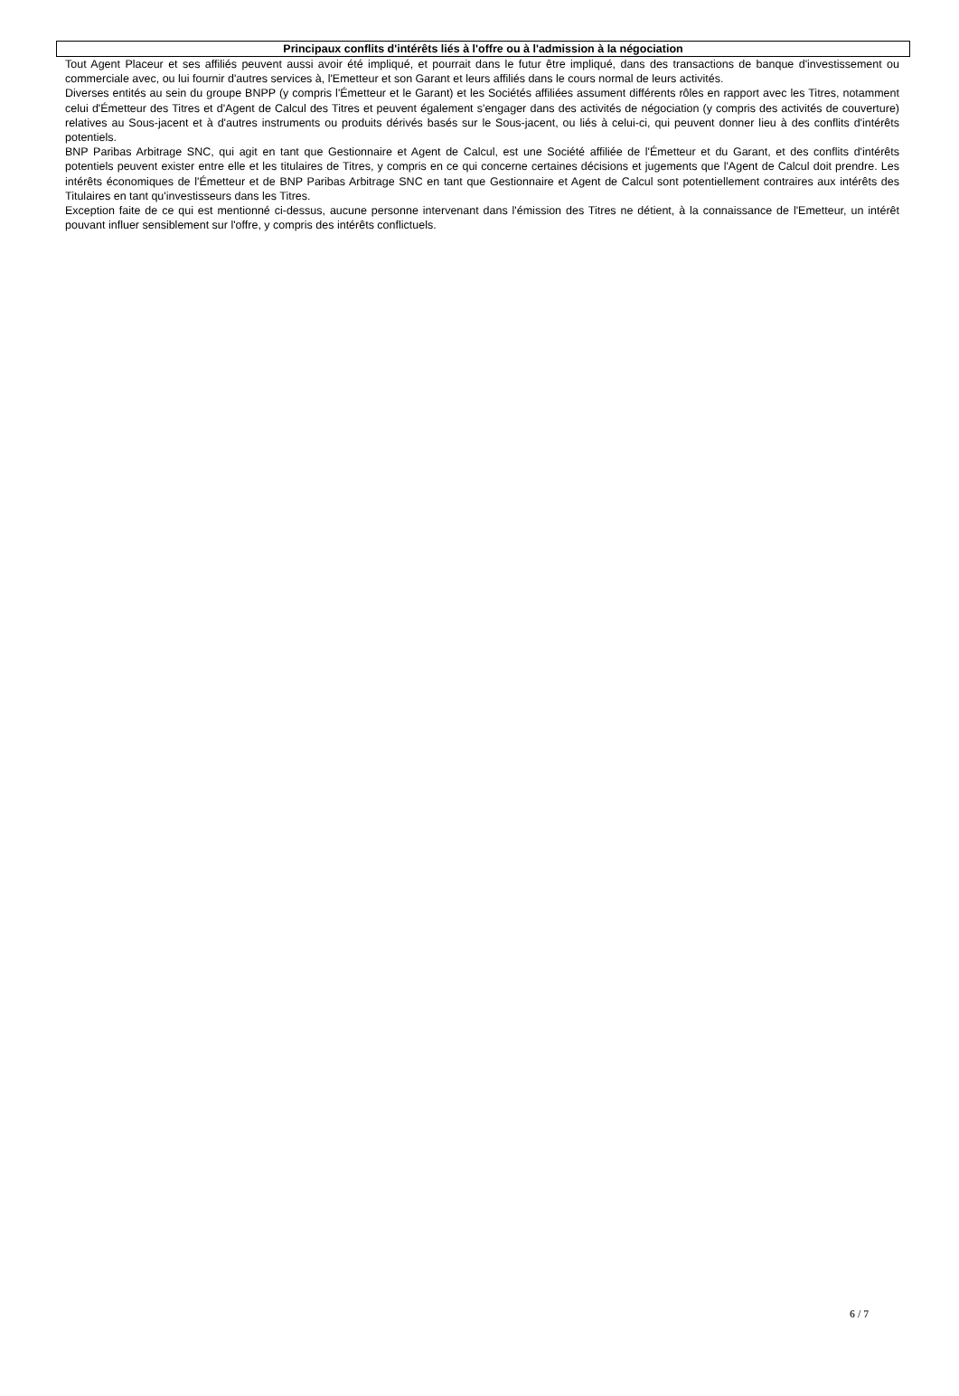Principaux conflits d'intérêts liés à l'offre ou à l'admission à la négociation
Tout Agent Placeur et ses affiliés peuvent aussi avoir été impliqué, et pourrait dans le futur être impliqué, dans des transactions de banque d'investissement ou commerciale avec, ou lui fournir d'autres services à, l'Emetteur et son Garant et leurs affiliés dans le cours normal de leurs activités.
Diverses entités au sein du groupe BNPP (y compris l'Émetteur et le Garant) et les Sociétés affiliées assument différents rôles en rapport avec les Titres, notamment celui d'Émetteur des Titres et d'Agent de Calcul des Titres et peuvent également s'engager dans des activités de négociation (y compris des activités de couverture) relatives au Sous-jacent et à d'autres instruments ou produits dérivés basés sur le Sous-jacent, ou liés à celui-ci, qui peuvent donner lieu à des conflits d'intérêts potentiels.
BNP Paribas Arbitrage SNC, qui agit en tant que Gestionnaire et Agent de Calcul, est une Société affiliée de l'Émetteur et du Garant, et des conflits d'intérêts potentiels peuvent exister entre elle et les titulaires de Titres, y compris en ce qui concerne certaines décisions et jugements que l'Agent de Calcul doit prendre. Les intérêts économiques de l'Émetteur et de BNP Paribas Arbitrage SNC en tant que Gestionnaire et Agent de Calcul sont potentiellement contraires aux intérêts des Titulaires en tant qu'investisseurs dans les Titres.
Exception faite de ce qui est mentionné ci-dessus, aucune personne intervenant dans l'émission des Titres ne détient, à la connaissance de l'Emetteur, un intérêt pouvant influer sensiblement sur l'offre, y compris des intérêts conflictuels.
6 / 7